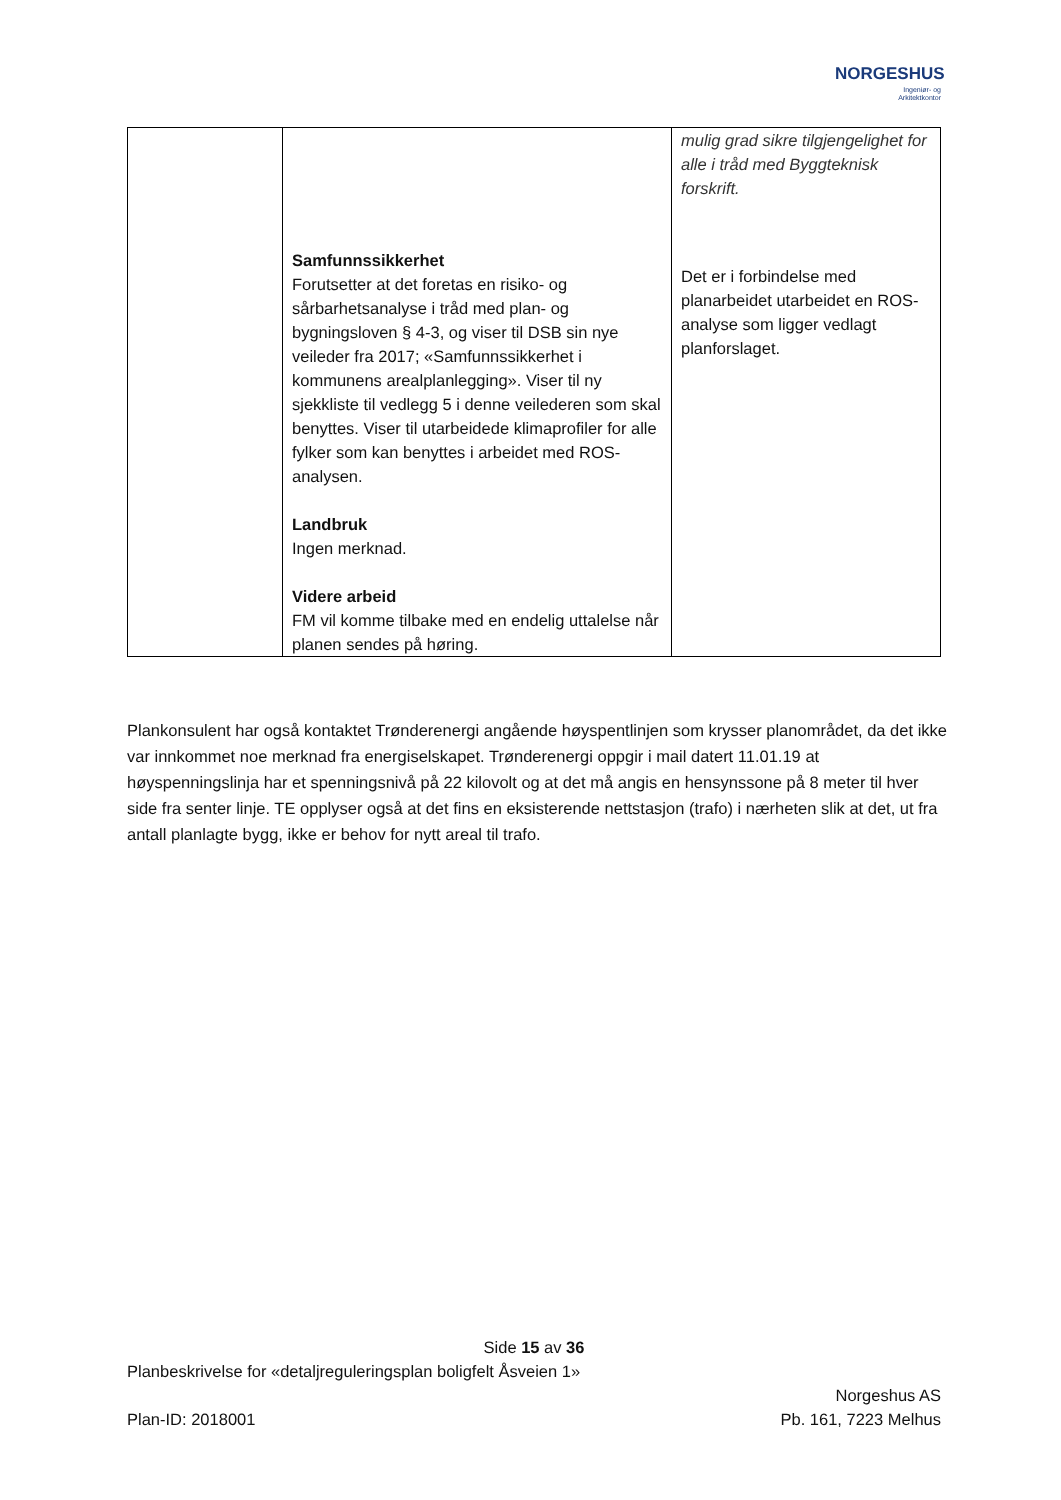NORGESHUS
Ingeniør- og
Arkitektkontor
| | Samfunnssikkerhet Forutsetter at det foretas en risiko- og sårbarhetsanalyse i tråd med plan- og bygningsloven § 4-3, og viser til DSB sin nye veileder fra 2017; «Samfunnssikkerhet i kommunens arealplanlegging». Viser til ny sjekkliste til vedlegg 5 i denne veilederen som skal benyttes. Viser til utarbeidede klimaprofiler for alle fylker som kan benyttes i arbeidet med ROS-analysen. Landbruk Ingen merknad. Videre arbeid FM vil komme tilbake med en endelig uttalelse når planen sendes på høring. | mulig grad sikre tilgjengelighet for alle i tråd med Byggteknisk forskrift. Det er i forbindelse med planarbeidet utarbeidet en ROS-analyse som ligger vedlagt planforslaget. |
Plankonsulent har også kontaktet Trønderenergi angående høyspentlinjen som krysser planområdet, da det ikke var innkommet noe merknad fra energiselskapet. Trønderenergi oppgir i mail datert 11.01.19 at høyspenningslinja har et spenningsnivå på 22 kilovolt og at det må angis en hensynssone på 8 meter til hver side fra senter linje. TE opplyser også at det fins en eksisterende nettstasjon (trafo) i nærheten slik at det, ut fra antall planlagte bygg, ikke er behov for nytt areal til trafo.
Side 15 av 36
Planbeskrivelse for «detaljreguleringsplan boligfelt Åsveien 1»
Norgeshus AS
Plan-ID: 2018001 Pb. 161, 7223 Melhus